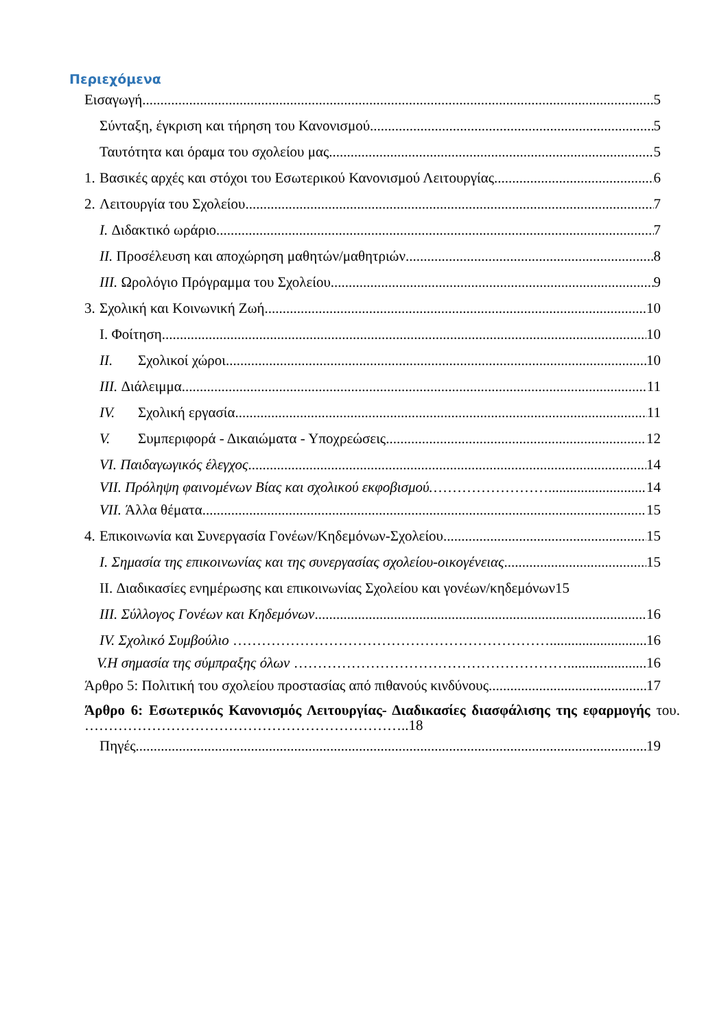Περιεχόμενα
Εισαγωγή 5
Σύνταξη, έγκριση και τήρηση του Κανονισμού 5
Ταυτότητα και όραμα του σχολείου μας 5
1. Βασικές αρχές και στόχοι του Εσωτερικού Κανονισμού Λειτουργίας 6
2. Λειτουργία του Σχολείου 7
I. Διδακτικό ωράριο 7
II. Προσέλευση και αποχώρηση μαθητών/μαθητριών 8
III. Ωρολόγιο Πρόγραμμα του Σχολείου 9
3. Σχολική και Κοινωνική Ζωή 10
I. Φοίτηση 10
II. Σχολικοί χώροι 10
III. Διάλειμμα 11
IV. Σχολική εργασία 11
V. Συμπεριφορά - Δικαιώματα - Υποχρεώσεις 12
VI. Παιδαγωγικός έλεγχος 14
VII. Πρόληψη φαινομένων Βίας και σχολικού εκφοβισμού.……………………. 14
VII. Άλλα θέματα 15
4. Επικοινωνία και Συνεργασία Γονέων/Κηδεμόνων-Σχολείου 15
I. Σημασία της επικοινωνίας και της συνεργασίας σχολείου-οικογένειας 15
II. Διαδικασίες ενημέρωσης και επικοινωνίας Σχολείου και γονέων/κηδεμόνων15
III. Σύλλογος Γονέων και Κηδεμόνων 16
IV. Σχολικό Συμβούλιο …………………………………………………………. 16
V.Η σημασία της σύμπραξης όλων ………………………………………………….. 16
Άρθρο 5: Πολιτική του σχολείου προστασίας από πιθανούς κινδύνους 17
Άρθρο 6: Εσωτερικός Κανονισμός Λειτουργίας- Διαδικασίες διασφάλισης της εφαρμογής του. …………………………………………………………..18
Πηγές 19